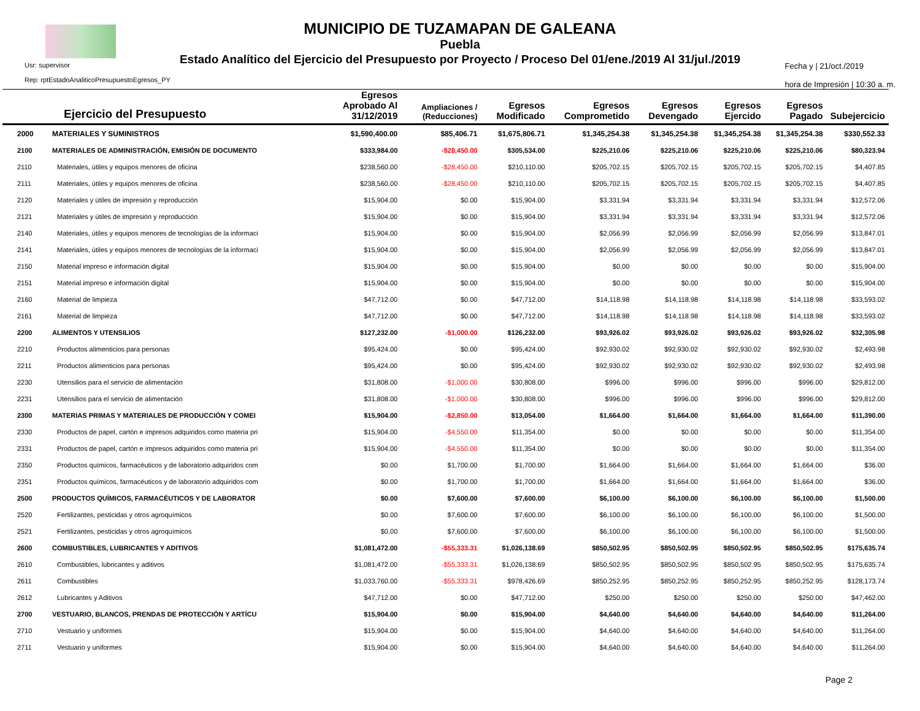MUNICIPIO DE TUZAMAPAN DE GALEANA
Puebla
Estado Analítico del Ejercicio del Presupuesto por Proyecto / Proceso Del 01/ene./2019 Al 31/jul./2019
Usr: supervisor
Rep: rptEstadoAnaliticoPresupuestoEgresos_PY
Fecha y | 21/oct./2019
hora de Impresión | 10:30 a. m.
| Ejercicio del Presupuesto | | Egresos Aprobado Al 31/12/2019 | Ampliaciones / (Reducciones) | Egresos Modificado | Egresos Comprometido | Egresos Devengado | Egresos Ejercido | Egresos Pagado | Subejercicio |
| --- | --- | --- | --- | --- | --- | --- | --- | --- | --- |
| 2000 | MATERIALES Y SUMINISTROS | $1,590,400.00 | $85,406.71 | $1,675,806.71 | $1,345,254.38 | $1,345,254.38 | $1,345,254.38 | $1,345,254.38 | $330,552.33 |
| 2100 | MATERIALES DE ADMINISTRACIÓN, EMISIÓN DE DOCUMENTO | $333,984.00 | -$28,450.00 | $305,534.00 | $225,210.06 | $225,210.06 | $225,210.06 | $225,210.06 | $80,323.94 |
| 2110 | Materiales, útiles y equipos menores de oficina | $238,560.00 | -$28,450.00 | $210,110.00 | $205,702.15 | $205,702.15 | $205,702.15 | $205,702.15 | $4,407.85 |
| 2111 | Materiales, útiles y equipos menores de oficina | $238,560.00 | -$28,450.00 | $210,110.00 | $205,702.15 | $205,702.15 | $205,702.15 | $205,702.15 | $4,407.85 |
| 2120 | Materiales y útiles de impresión y reproducción | $15,904.00 | $0.00 | $15,904.00 | $3,331.94 | $3,331.94 | $3,331.94 | $3,331.94 | $12,572.06 |
| 2121 | Materiales y útiles de impresión y reproducción | $15,904.00 | $0.00 | $15,904.00 | $3,331.94 | $3,331.94 | $3,331.94 | $3,331.94 | $12,572.06 |
| 2140 | Materiales, útiles y equipos menores de tecnologías de la informaci | $15,904.00 | $0.00 | $15,904.00 | $2,056.99 | $2,056.99 | $2,056.99 | $2,056.99 | $13,847.01 |
| 2141 | Materiales, útiles y equipos menores de tecnologías de la informaci | $15,904.00 | $0.00 | $15,904.00 | $2,056.99 | $2,056.99 | $2,056.99 | $2,056.99 | $13,847.01 |
| 2150 | Material impreso e información digital | $15,904.00 | $0.00 | $15,904.00 | $0.00 | $0.00 | $0.00 | $0.00 | $15,904.00 |
| 2151 | Material impreso e información digital | $15,904.00 | $0.00 | $15,904.00 | $0.00 | $0.00 | $0.00 | $0.00 | $15,904.00 |
| 2160 | Material de limpieza | $47,712.00 | $0.00 | $47,712.00 | $14,118.98 | $14,118.98 | $14,118.98 | $14,118.98 | $33,593.02 |
| 2161 | Material de limpieza | $47,712.00 | $0.00 | $47,712.00 | $14,118.98 | $14,118.98 | $14,118.98 | $14,118.98 | $33,593.02 |
| 2200 | ALIMENTOS Y UTENSILIOS | $127,232.00 | -$1,000.00 | $126,232.00 | $93,926.02 | $93,926.02 | $93,926.02 | $93,926.02 | $32,305.98 |
| 2210 | Productos alimenticios para personas | $95,424.00 | $0.00 | $95,424.00 | $92,930.02 | $92,930.02 | $92,930.02 | $92,930.02 | $2,493.98 |
| 2211 | Productos alimenticios para personas | $95,424.00 | $0.00 | $95,424.00 | $92,930.02 | $92,930.02 | $92,930.02 | $92,930.02 | $2,493.98 |
| 2230 | Utensilios para el servicio de alimentación | $31,808.00 | -$1,000.00 | $30,808.00 | $996.00 | $996.00 | $996.00 | $996.00 | $29,812.00 |
| 2231 | Utensilios para el servicio de alimentación | $31,808.00 | -$1,000.00 | $30,808.00 | $996.00 | $996.00 | $996.00 | $996.00 | $29,812.00 |
| 2300 | MATERIAS PRIMAS Y MATERIALES DE PRODUCCIÓN Y COMEI | $15,904.00 | -$2,850.00 | $13,054.00 | $1,664.00 | $1,664.00 | $1,664.00 | $1,664.00 | $11,390.00 |
| 2330 | Productos de papel, cartón e impresos adquiridos como materia pri | $15,904.00 | -$4,550.00 | $11,354.00 | $0.00 | $0.00 | $0.00 | $0.00 | $11,354.00 |
| 2331 | Productos de papel, cartón e impresos adquiridos como materia pri | $15,904.00 | -$4,550.00 | $11,354.00 | $0.00 | $0.00 | $0.00 | $0.00 | $11,354.00 |
| 2350 | Productos químicos, farmacéuticos y de laboratorio adquiridos com | $0.00 | $1,700.00 | $1,700.00 | $1,664.00 | $1,664.00 | $1,664.00 | $1,664.00 | $36.00 |
| 2351 | Productos químicos, farmacéuticos y de laboratorio adquiridos com | $0.00 | $1,700.00 | $1,700.00 | $1,664.00 | $1,664.00 | $1,664.00 | $1,664.00 | $36.00 |
| 2500 | PRODUCTOS QUÍMICOS, FARMACÉUTICOS Y DE LABORATOR | $0.00 | $7,600.00 | $7,600.00 | $6,100.00 | $6,100.00 | $6,100.00 | $6,100.00 | $1,500.00 |
| 2520 | Fertilizantes, pesticidas y otros agroquímicos | $0.00 | $7,600.00 | $7,600.00 | $6,100.00 | $6,100.00 | $6,100.00 | $6,100.00 | $1,500.00 |
| 2521 | Fertilizantes, pesticidas y otros agroquímicos | $0.00 | $7,600.00 | $7,600.00 | $6,100.00 | $6,100.00 | $6,100.00 | $6,100.00 | $1,500.00 |
| 2600 | COMBUSTIBLES, LUBRICANTES Y ADITIVOS | $1,081,472.00 | -$55,333.31 | $1,026,138.69 | $850,502.95 | $850,502.95 | $850,502.95 | $850,502.95 | $175,635.74 |
| 2610 | Combustibles, lubricantes y aditivos | $1,081,472.00 | -$55,333.31 | $1,026,138.69 | $850,502.95 | $850,502.95 | $850,502.95 | $850,502.95 | $175,635.74 |
| 2611 | Combustibles | $1,033,760.00 | -$55,333.31 | $978,426.69 | $850,252.95 | $850,252.95 | $850,252.95 | $850,252.95 | $128,173.74 |
| 2612 | Lubricantes y Aditivos | $47,712.00 | $0.00 | $47,712.00 | $250.00 | $250.00 | $250.00 | $250.00 | $47,462.00 |
| 2700 | VESTUARIO, BLANCOS, PRENDAS DE PROTECCIÓN Y ARTÍCU | $15,904.00 | $0.00 | $15,904.00 | $4,640.00 | $4,640.00 | $4,640.00 | $4,640.00 | $11,264.00 |
| 2710 | Vestuario y uniformes | $15,904.00 | $0.00 | $15,904.00 | $4,640.00 | $4,640.00 | $4,640.00 | $4,640.00 | $11,264.00 |
| 2711 | Vestuario y uniformes | $15,904.00 | $0.00 | $15,904.00 | $4,640.00 | $4,640.00 | $4,640.00 | $4,640.00 | $11,264.00 |
Page 2